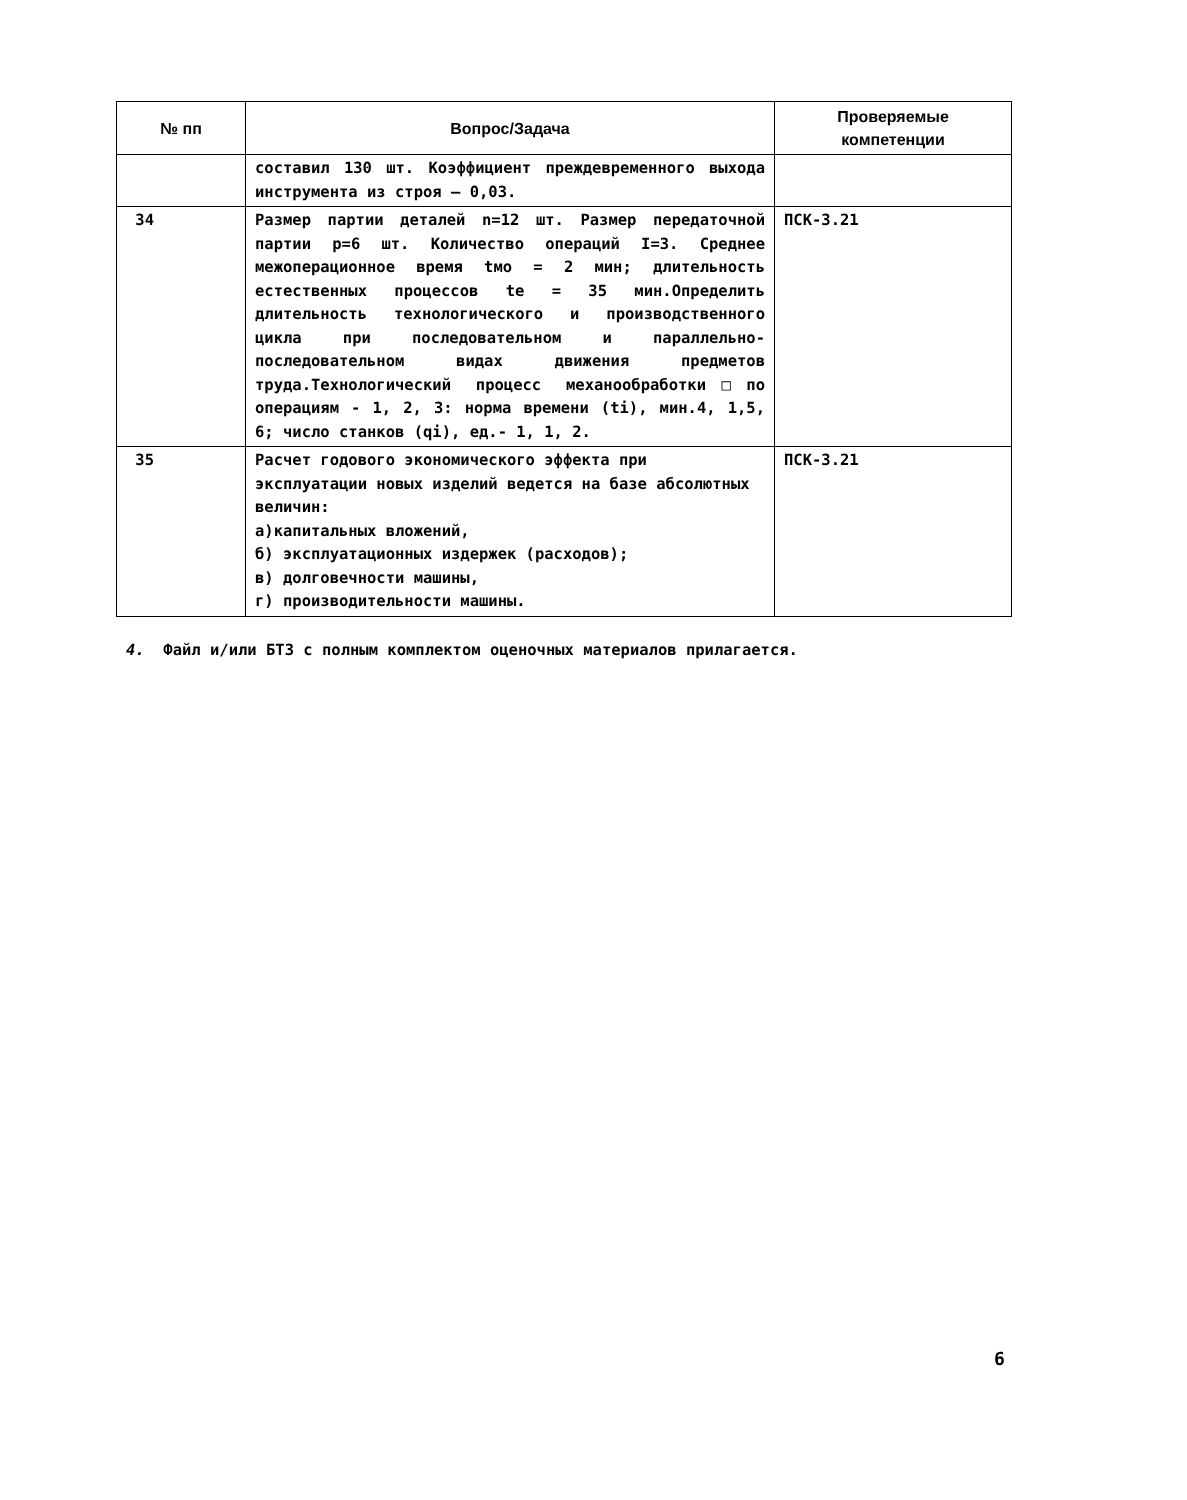| № пп | Вопрос/Задача | Проверяемые компетенции |
| --- | --- | --- |
| | составил 130 шт. Коэффициент преждевременного выхода инструмента из строя – 0,03. | |
| 34 | Размер партии деталей n=12 шт. Размер передаточной партии p=6 шт. Количество операций I=3. Среднее межоперационное время tмо = 2 мин; длительность естественных процессов te = 35 мин.Определить длительность технологического и производственного цикла при последовательном и параллельно-последовательном видах движения предметов труда.Технологический процесс механообработки□по операциям - 1, 2, 3: норма времени (ti), мин.4, 1,5, 6; число станков (qi), ед.- 1, 1, 2. | ПСК-3.21 |
| 35 | Расчет годового экономического эффекта при эксплуатации новых изделий ведется на базе абсолютных величин: а)капитальных вложений, б) эксплуатационных издержек (расходов); в) долговечности машины, г) производительности машины. | ПСК-3.21 |
4. Файл и/или БТЗ с полным комплектом оценочных материалов прилагается.
6